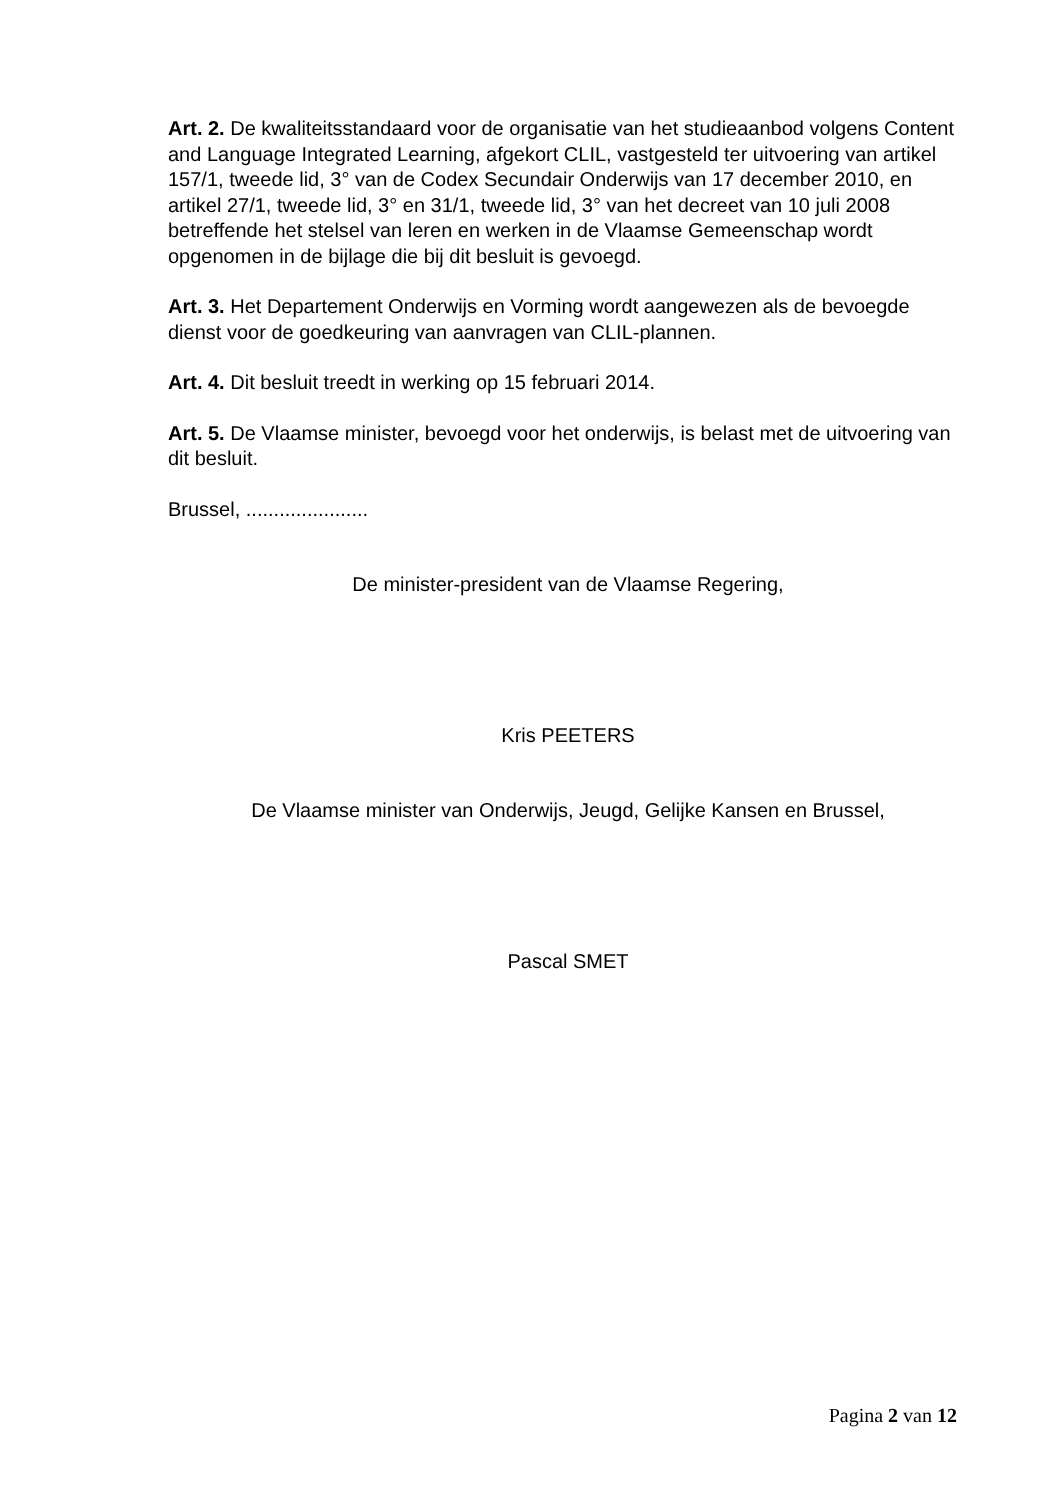Art. 2. De kwaliteitsstandaard voor de organisatie van het studieaanbod volgens Content and Language Integrated Learning, afgekort CLIL, vastgesteld ter uitvoering van artikel 157/1, tweede lid, 3° van de Codex Secundair Onderwijs van 17 december 2010, en artikel 27/1, tweede lid, 3° en 31/1, tweede lid, 3° van het decreet van 10 juli 2008 betreffende het stelsel van leren en werken in de Vlaamse Gemeenschap wordt opgenomen in de bijlage die bij dit besluit is gevoegd.
Art. 3. Het Departement Onderwijs en Vorming wordt aangewezen als de bevoegde dienst voor de goedkeuring van aanvragen van CLIL-plannen.
Art. 4. Dit besluit treedt in werking op 15 februari 2014.
Art. 5. De Vlaamse minister, bevoegd voor het onderwijs, is belast met de uitvoering van dit besluit.
Brussel, ......................
De minister-president van de Vlaamse Regering,
Kris PEETERS
De Vlaamse minister van Onderwijs, Jeugd, Gelijke Kansen en Brussel,
Pascal SMET
Pagina 2 van 12